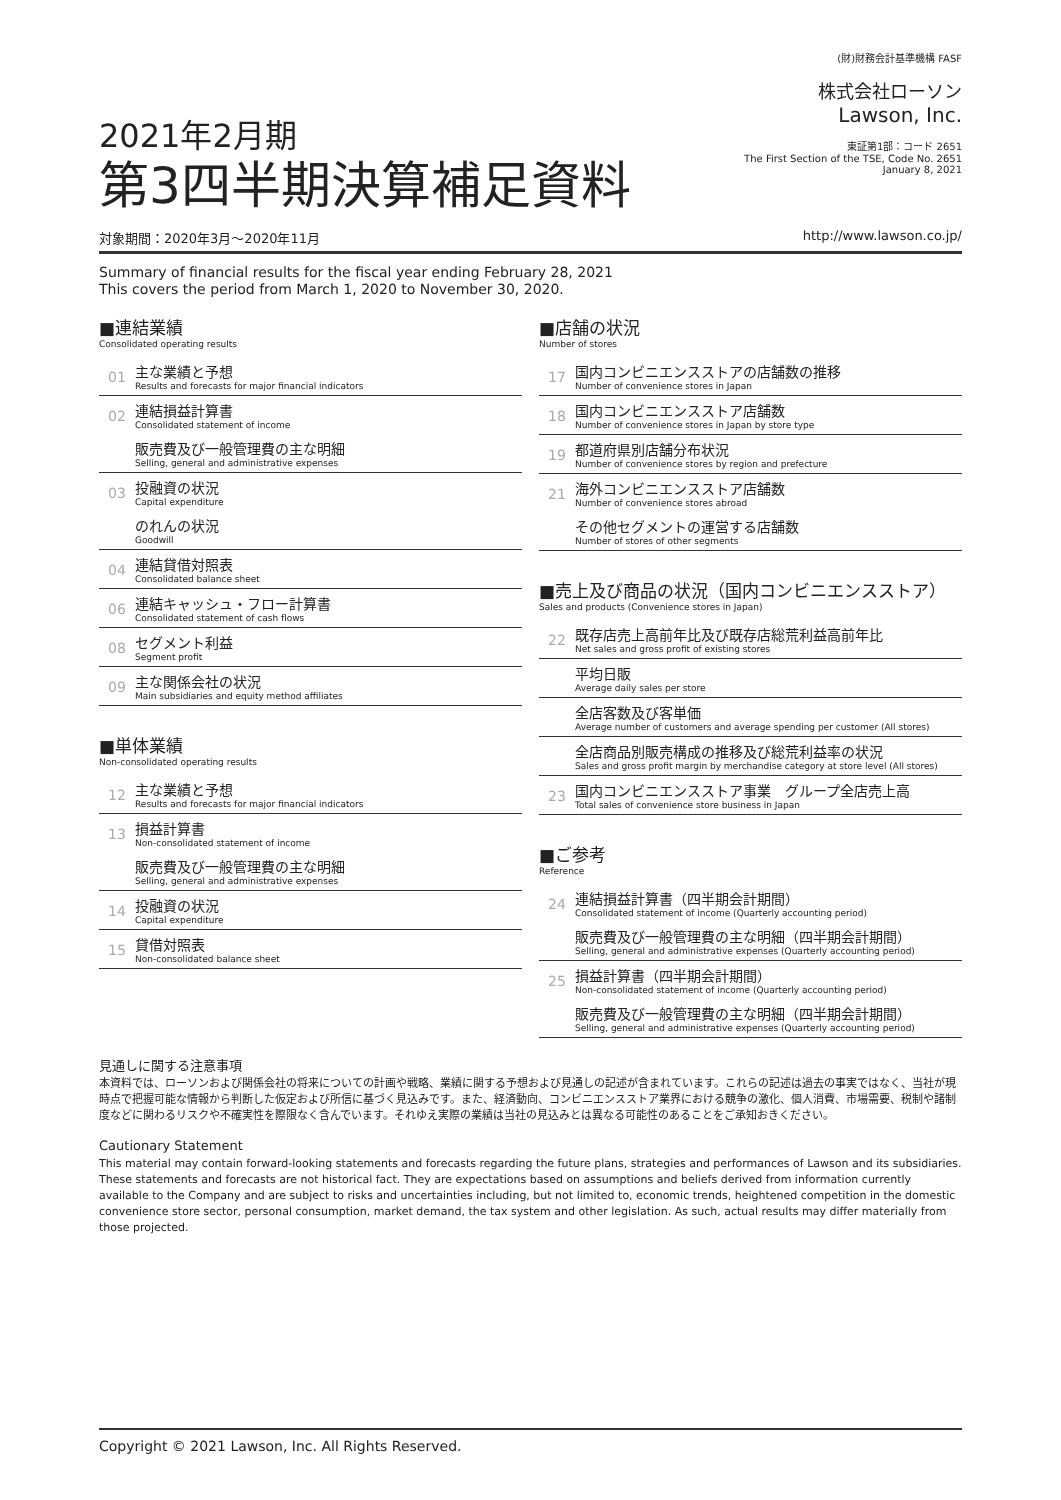2021年2月期
第3四半期決算補足資料
(財)財務会計基準機構 FASF
株式会社ローソン
Lawson, Inc.
東証第1部：コード 2651
The First Section of the TSE, Code No. 2651
January 8, 2021
対象期間：2020年3月〜2020年11月 http://www.lawson.co.jp/
Summary of financial results for the fiscal year ending February 28, 2021
This covers the period from March 1, 2020 to November 30, 2020.
■連結業績
Consolidated operating results
01
主な業績と予想
Results and forecasts for major financial indicators
02
連結損益計算書
Consolidated statement of income
販売費及び一般管理費の主な明細
Selling, general and administrative expenses
03
投融資の状況
Capital expenditure
のれんの状況
Goodwill
04
連結貸借対照表
Consolidated balance sheet
06
連結キャッシュ・フロー計算書
Consolidated statement of cash flows
08
セグメント利益
Segment profit
09
主な関係会社の状況
Main subsidiaries and equity method affiliates
■単体業績
Non-consolidated operating results
12
主な業績と予想
Results and forecasts for major financial indicators
13
損益計算書
Non-consolidated statement of income
販売費及び一般管理費の主な明細
Selling, general and administrative expenses
14
投融資の状況
Capital expenditure
15
貸借対照表
Non-consolidated balance sheet
■店舗の状況
Number of stores
17
国内コンビニエンスストアの店舗数の推移
Number of convenience stores in Japan
18
国内コンビニエンスストア店舗数
Number of convenience stores in Japan by store type
19
都道府県別店舗分布状況
Number of convenience stores by region and prefecture
21
海外コンビニエンスストア店舗数
Number of convenience stores abroad
その他セグメントの運営する店舗数
Number of stores of other segments
■売上及び商品の状況（国内コンビニエンスストア）
Sales and products (Convenience stores in Japan)
22
既存店売上高前年比及び既存店総荒利益高前年比
Net sales and gross profit of existing stores
平均日販
Average daily sales per store
全店客数及び客単価
Average number of customers and average spending per customer (All stores)
全店商品別販売構成の推移及び総荒利益率の状況
Sales and gross profit margin by merchandise category at store level (All stores)
23
国内コンビニエンスストア事業　グループ全店売上高
Total sales of convenience store business in Japan
■ご参考
Reference
24
連結損益計算書（四半期会計期間）
Consolidated statement of income (Quarterly accounting period)
販売費及び一般管理費の主な明細（四半期会計期間）
Selling, general and administrative expenses (Quarterly accounting period)
25
損益計算書（四半期会計期間）
Non-consolidated statement of income (Quarterly accounting period)
販売費及び一般管理費の主な明細（四半期会計期間）
Selling, general and administrative expenses (Quarterly accounting period)
見通しに関する注意事項
本資料では、ローソンおよび関係会社の将来についての計画や戦略、業績に関する予想および見通しの記述が含まれています。これらの記述は過去の事実ではなく、当社が現時点で把握可能な情報から判断した仮定および所信に基づく見込みです。また、経済動向、コンビニエンスストア業界における競争の激化、個人消費、市場需要、税制や諸制度などに関わるリスクや不確実性を際限なく含んでいます。それゆえ実際の業績は当社の見込みとは異なる可能性のあることをご承知おきください。
Cautionary Statement
This material may contain forward-looking statements and forecasts regarding the future plans, strategies and performances of Lawson and its subsidiaries. These statements and forecasts are not historical fact. They are expectations based on assumptions and beliefs derived from information currently available to the Company and are subject to risks and uncertainties including, but not limited to, economic trends, heightened competition in the domestic convenience store sector, personal consumption, market demand, the tax system and other legislation. As such, actual results may differ materially from those projected.
Copyright © 2021 Lawson, Inc. All Rights Reserved.